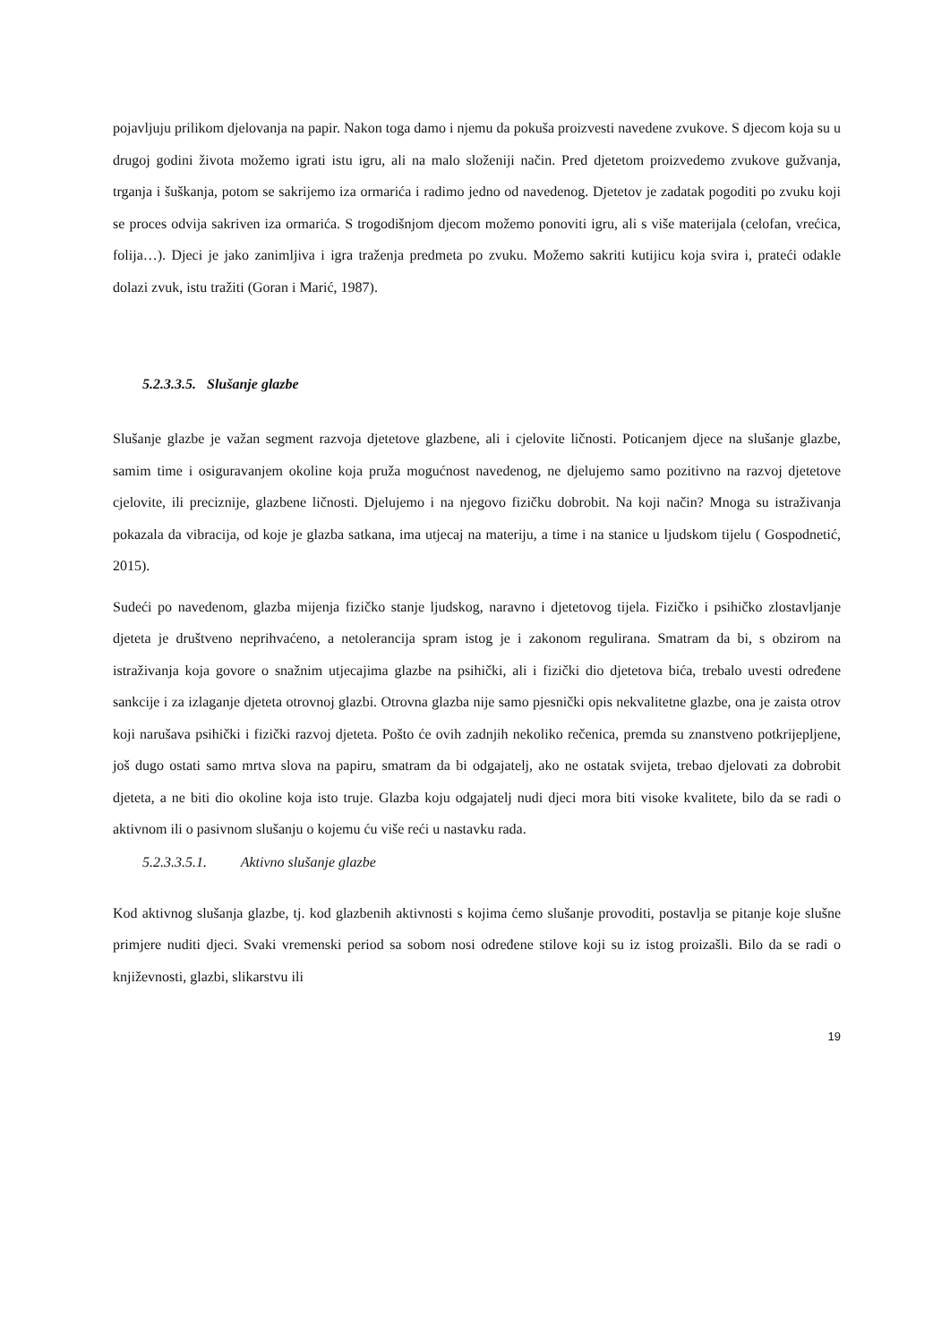pojavljuju prilikom djelovanja na papir. Nakon toga damo i njemu da pokuša proizvesti navedene zvukove. S djecom koja su u drugoj godini života možemo igrati istu igru, ali na malo složeniji način. Pred djetetom proizvedemo zvukove gužvanja, trganja i šuškanja, potom se sakrijemo iza ormarića i radimo jedno od navedenog. Djetetov je zadatak pogoditi po zvuku koji se proces odvija sakriven iza ormarića. S trogodišnjom djecom možemo ponoviti igru, ali s više materijala (celofan, vrećica, folija…). Djeci je jako zanimljiva i igra traženja predmeta po zvuku. Možemo sakriti kutijicu koja svira i, prateći odakle dolazi zvuk, istu tražiti (Goran i Marić, 1987).
5.2.3.3.5. Slušanje glazbe
Slušanje glazbe je važan segment razvoja djetetove glazbene, ali i cjelovite ličnosti. Poticanjem djece na slušanje glazbe, samim time i osiguravanjem okoline koja pruža mogućnost navedenog, ne djelujemo samo pozitivno na razvoj djetetove cjelovite, ili preciznije, glazbene ličnosti. Djelujemo i na njegovo fizičku dobrobit. Na koji način? Mnoga su istraživanja pokazala da vibracija, od koje je glazba satkana, ima utjecaj na materiju, a time i na stanice u ljudskom tijelu ( Gospodnetić, 2015).
Sudeći po navedenom, glazba mijenja fizičko stanje ljudskog, naravno i djetetovog tijela. Fizičko i psihičko zlostavljanje djeteta je društveno neprihvaćeno, a netolerancija spram istog je i zakonom regulirana. Smatram da bi, s obzirom na istraživanja koja govore o snažnim utjecajima glazbe na psihički, ali i fizički dio djetetova bića, trebalo uvesti određene sankcije i za izlaganje djeteta otrovnoj glazbi. Otrovna glazba nije samo pjesnički opis nekvalitetne glazbe, ona je zaista otrov koji narušava psihički i fizički razvoj djeteta. Pošto će ovih zadnjih nekoliko rečenica, premda su znanstveno potkrijepljene, još dugo ostati samo mrtva slova na papiru, smatram da bi odgajatelj, ako ne ostatak svijeta, trebao djelovati za dobrobit djeteta, a ne biti dio okoline koja isto truje. Glazba koju odgajatelj nudi djeci mora biti visoke kvalitete, bilo da se radi o aktivnom ili o pasivnom slušanju o kojemu ću više reći u nastavku rada.
5.2.3.3.5.1. Aktivno slušanje glazbe
Kod aktivnog slušanja glazbe, tj. kod glazbenih aktivnosti s kojima ćemo slušanje provoditi, postavlja se pitanje koje slušne primjere nuditi djeci. Svaki vremenski period sa sobom nosi određene stilove koji su iz istog proizašli. Bilo da se radi o književnosti, glazbi, slikarstvu ili
19